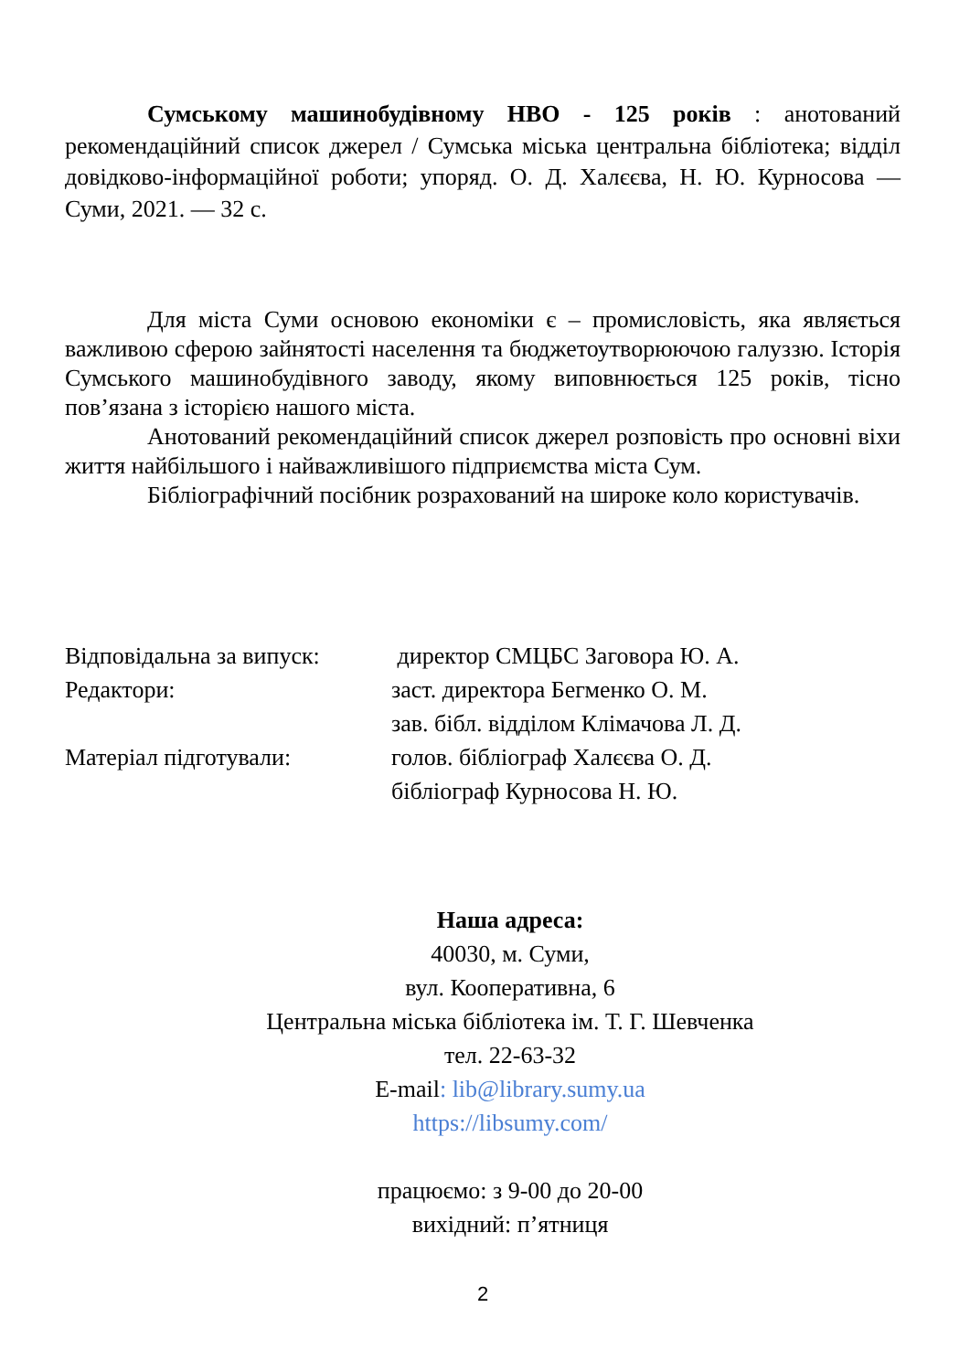Сумському машинобудівному НВО - 125 років : анотований рекомендаційний список джерел / Сумська міська центральна бібліотека; відділ довідково-інформаційної роботи; упоряд. О. Д. Халєєва, Н. Ю. Курносова — Суми, 2021. — 32 с.
Для міста Суми основою економіки є – промисловість, яка являється важливою сферою зайнятості населення та бюджетоутворюючою галуззю. Історія Сумського машинобудівного заводу, якому виповнюється 125 років, тісно пов’язана з історією нашого міста.
Анотований рекомендаційний список джерел розповість про основні віхи життя найбільшого і найважливішого підприємства міста Сум.
Бібліографічний посібник розрахований на широке коло користувачів.
| Відповідальна за випуск: | директор СМЦБС Заговора Ю. А. |
| Редактори: | заст. директора Бегменко О. М. |
| | зав. бібл. відділом Клімачова Л. Д. |
| Матеріал підготували: | голов. бібліограф Халєєва О. Д. |
| | бібліограф Курносова Н. Ю. |
Наша адреса:
40030, м. Суми,
вул. Кооперативна, 6
Центральна міська бібліотека ім. Т. Г. Шевченка
тел. 22-63-32
E-mail: lib@library.sumy.ua
https://libsumy.com/
працюємо: з 9-00 до 20-00
вихідний: п’ятниця
2